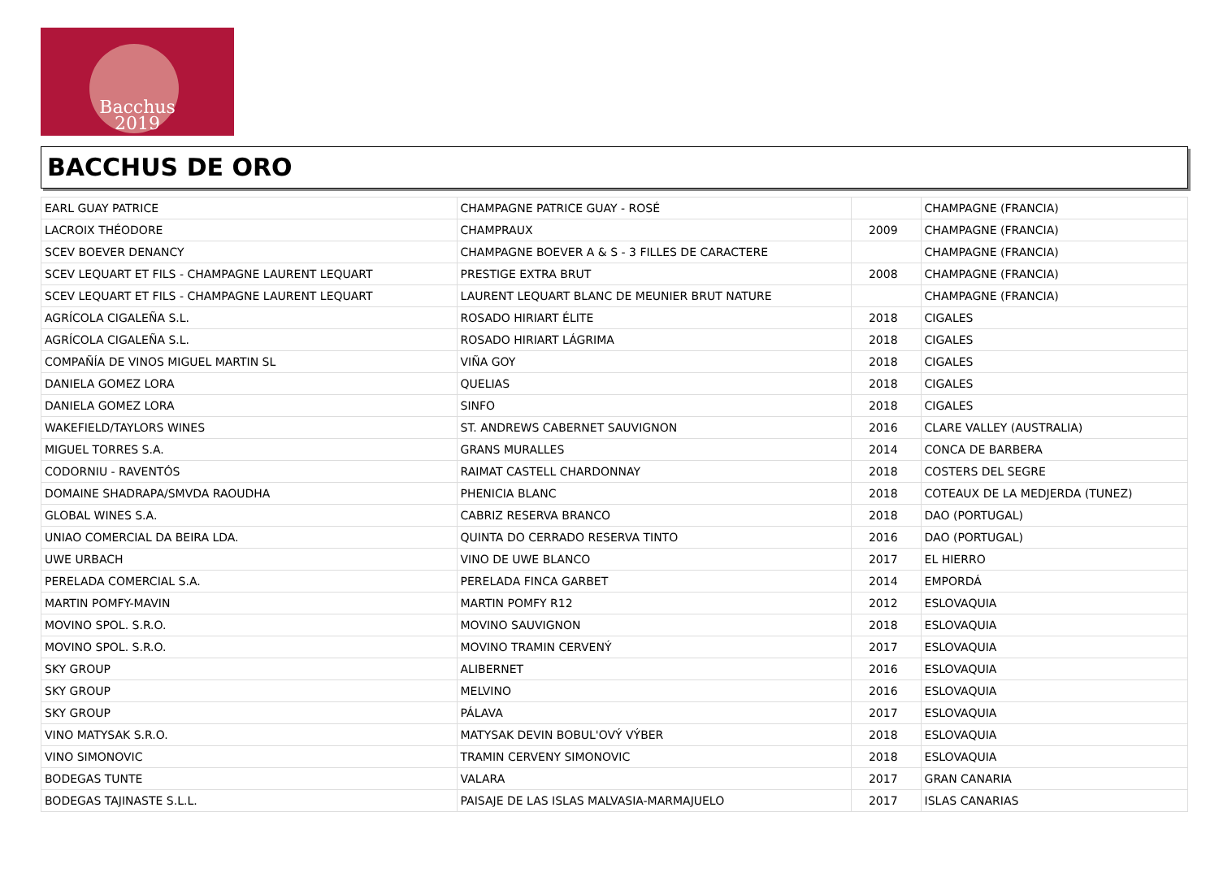Bacchus
2019
BACCHUS DE ORO
| EARL GUAY PATRICE | CHAMPAGNE PATRICE GUAY - ROSÉ | | CHAMPAGNE (FRANCIA) |
| LACROIX THÉODORE | CHAMPRAUX | 2009 | CHAMPAGNE (FRANCIA) |
| SCEV BOEVER DENANCY | CHAMPAGNE BOEVER A & S - 3 FILLES DE CARACTERE | | CHAMPAGNE (FRANCIA) |
| SCEV LEQUART ET FILS - CHAMPAGNE LAURENT LEQUART | PRESTIGE EXTRA BRUT | 2008 | CHAMPAGNE (FRANCIA) |
| SCEV LEQUART ET FILS - CHAMPAGNE LAURENT LEQUART | LAURENT LEQUART BLANC DE MEUNIER BRUT NATURE | | CHAMPAGNE (FRANCIA) |
| AGRÍCOLA CIGALEÑA S.L. | ROSADO HIRIART ÉLITE | 2018 | CIGALES |
| AGRÍCOLA CIGALEÑA S.L. | ROSADO HIRIART LÁGRIMA | 2018 | CIGALES |
| COMPAÑÍA DE VINOS MIGUEL MARTIN SL | VIÑA GOY | 2018 | CIGALES |
| DANIELA GOMEZ LORA | QUELIAS | 2018 | CIGALES |
| DANIELA GOMEZ LORA | SINFO | 2018 | CIGALES |
| WAKEFIELD/TAYLORS WINES | ST. ANDREWS CABERNET SAUVIGNON | 2016 | CLARE VALLEY (AUSTRALIA) |
| MIGUEL TORRES S.A. | GRANS MURALLES | 2014 | CONCA DE BARBERA |
| CODORNIU - RAVENTÓS | RAIMAT CASTELL CHARDONNAY | 2018 | COSTERS DEL SEGRE |
| DOMAINE SHADRAPA/SMVDA RAOUDHA | PHENICIA BLANC | 2018 | COTEAUX DE LA MEDJERDA (TUNEZ) |
| GLOBAL WINES S.A. | CABRIZ RESERVA BRANCO | 2018 | DAO (PORTUGAL) |
| UNIAO COMERCIAL DA BEIRA LDA. | QUINTA DO CERRADO RESERVA TINTO | 2016 | DAO (PORTUGAL) |
| UWE URBACH | VINO DE UWE BLANCO | 2017 | EL HIERRO |
| PERELADA COMERCIAL S.A. | PERELADA FINCA GARBET | 2014 | EMPORDÁ |
| MARTIN POMFY-MAVIN | MARTIN POMFY R12 | 2012 | ESLOVAQUIA |
| MOVINO SPOL. S.R.O. | MOVINO SAUVIGNON | 2018 | ESLOVAQUIA |
| MOVINO SPOL. S.R.O. | MOVINO TRAMIN CERVENÝ | 2017 | ESLOVAQUIA |
| SKY GROUP | ALIBERNET | 2016 | ESLOVAQUIA |
| SKY GROUP | MELVINO | 2016 | ESLOVAQUIA |
| SKY GROUP | PÁLAVA | 2017 | ESLOVAQUIA |
| VINO MATYSAK S.R.O. | MATYSAK DEVIN BOBUL'OVÝ VÝBER | 2018 | ESLOVAQUIA |
| VINO SIMONOVIC | TRAMIN CERVENY SIMONOVIC | 2018 | ESLOVAQUIA |
| BODEGAS TUNTE | VALARA | 2017 | GRAN CANARIA |
| BODEGAS TAJINASTE S.L.L. | PAISAJE DE LAS ISLAS MALVASIA-MARMAJUELO | 2017 | ISLAS CANARIAS |